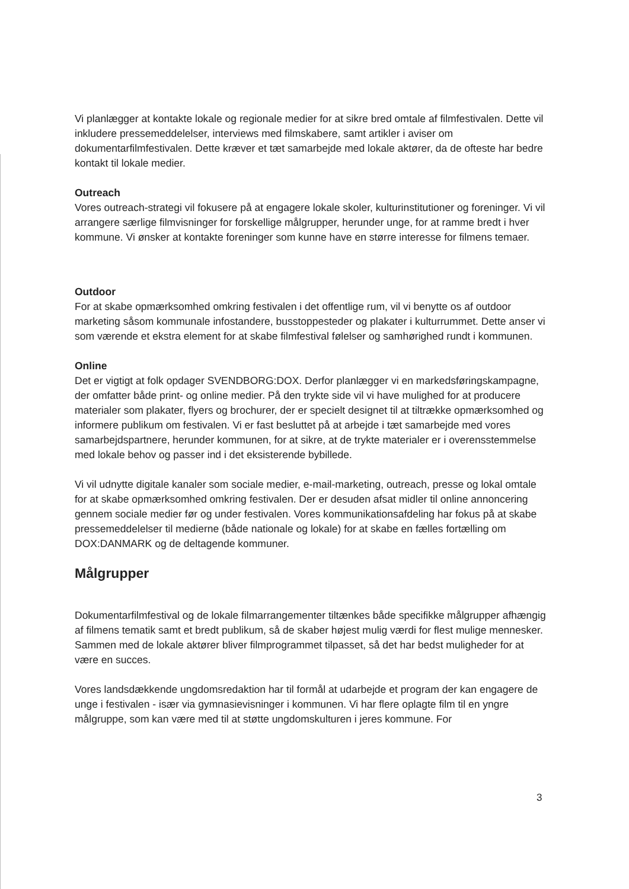Vi planlægger at kontakte lokale og regionale medier for at sikre bred omtale af filmfestivalen. Dette vil inkludere pressemeddelelser, interviews med filmskabere, samt artikler i aviser om dokumentarfilmfestivalen. Dette kræver et tæt samarbejde med lokale aktører, da de ofteste har bedre kontakt til lokale medier.
Outreach
Vores outreach-strategi vil fokusere på at engagere lokale skoler, kulturinstitutioner og foreninger. Vi vil arrangere særlige filmvisninger for forskellige målgrupper, herunder unge, for at ramme bredt i hver kommune. Vi ønsker at kontakte foreninger som kunne have en større interesse for filmens temaer.
Outdoor
For at skabe opmærksomhed omkring festivalen i det offentlige rum, vil vi benytte os af outdoor marketing såsom kommunale infostandere, busstoppesteder og plakater i kulturrummet. Dette anser vi som værende et ekstra element for at skabe filmfestival følelser og samhørighed rundt i kommunen.
Online
Det er vigtigt at folk opdager SVENDBORG:DOX. Derfor planlægger vi en markedsføringskampagne, der omfatter både print- og online medier. På den trykte side vil vi have mulighed for at producere materialer som plakater, flyers og brochurer, der er specielt designet til at tiltrække opmærksomhed og informere publikum om festivalen. Vi er fast besluttet på at arbejde i tæt samarbejde med vores samarbejdspartnere, herunder kommunen, for at sikre, at de trykte materialer er i overensstemmelse med lokale behov og passer ind i det eksisterende bybillede.
Vi vil udnytte digitale kanaler som sociale medier, e-mail-marketing, outreach, presse og lokal omtale for at skabe opmærksomhed omkring festivalen. Der er desuden afsat midler til online annoncering gennem sociale medier før og under festivalen. Vores kommunikationsafdeling har fokus på at skabe pressemeddelelser til medierne (både nationale og lokale) for at skabe en fælles fortælling om DOX:DANMARK og de deltagende kommuner.
Målgrupper
Dokumentarfilmfestival og de lokale filmarrangementer tiltænkes både specifikke målgrupper afhængig af filmens tematik samt et bredt publikum, så de skaber højest mulig værdi for flest mulige mennesker. Sammen med de lokale aktører bliver filmprogrammet tilpasset, så det har bedst muligheder for at være en succes.
Vores landsdækkende ungdomsredaktion har til formål at udarbejde et program der kan engagere de unge i festivalen - især via gymnasievisninger i kommunen. Vi har flere oplagte film til en yngre målgruppe, som kan være med til at støtte ungdomskulturen i jeres kommune. For
3